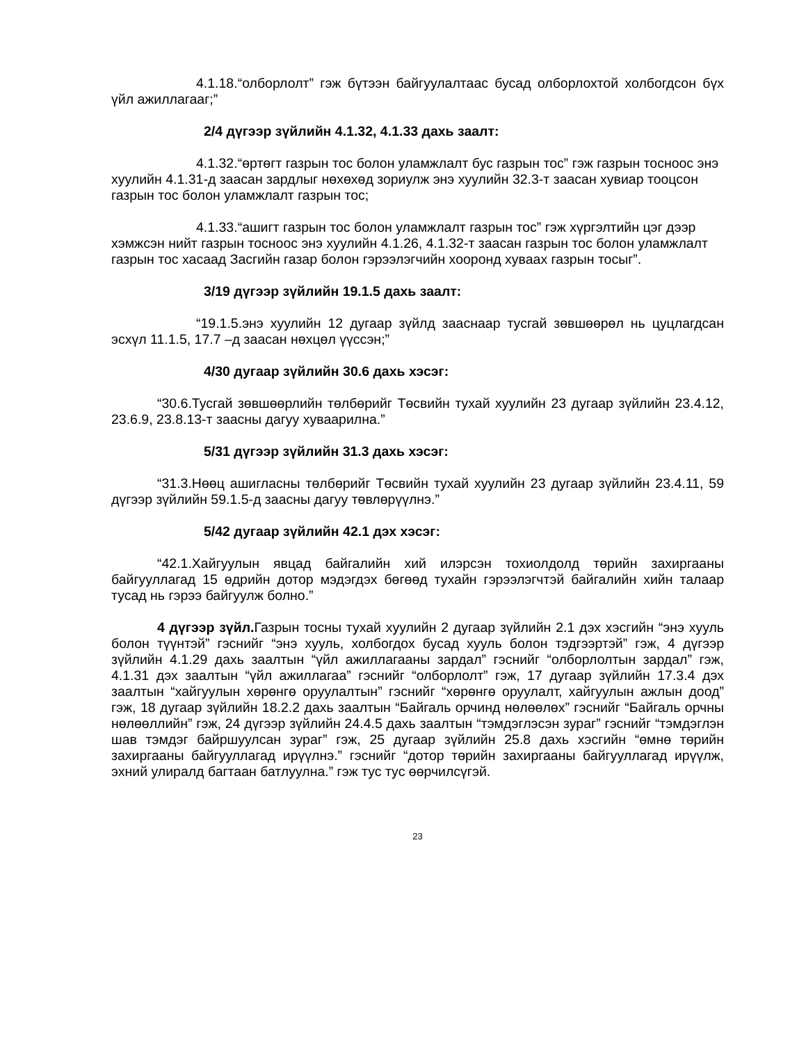4.1.18.“олборлолт” гэж бүтээн байгуулалтаас бусад олборлохтой холбогдсон бүх үйл ажиллагааг;”
2/4 дүгээр зүйлийн 4.1.32, 4.1.33 дахь заалт:
4.1.32.“өртөгт газрын тос болон уламжлалт бус газрын тос” гэж газрын тосноос энэ хуулийн 4.1.31-д заасан зардлыг нөхөхөд зориулж энэ хуулийн 32.3-т заасан хувиар тооцсон газрын тос болон уламжлалт газрын тос;
4.1.33.“ашигт газрын тос болон уламжлалт газрын тос” гэж хүргэлтийн цэг дээр хэмжсэн нийт газрын тосноос энэ хуулийн 4.1.26, 4.1.32-т заасан газрын тос болон уламжлалт газрын тос хасаад Засгийн газар болон гэрээлэгчийн хооронд хуваах газрын тосыг”.
3/19 дүгээр зүйлийн 19.1.5 дахь заалт:
“19.1.5.энэ хуулийн 12 дугаар зүйлд зааснаар тусгай зөвшөөрөл нь цуцлагдсан эсхүл 11.1.5, 17.7 –д заасан нөхцөл үүссэн;”
4/30 дугаар зүйлийн 30.6 дахь хэсэг:
“30.6.Тусгай зөвшөөрлийн төлбөрийг Төсвийн тухай хуулийн 23 дугаар зүйлийн 23.4.12, 23.6.9, 23.8.13-т заасны дагуу хуваарилна.”
5/31 дүгээр зүйлийн 31.3 дахь хэсэг:
“31.3.Нөөц ашигласны төлбөрийг Төсвийн тухай хуулийн 23 дугаар зүйлийн 23.4.11, 59 дүгээр зүйлийн 59.1.5-д заасны дагуу төвлөрүүлнэ.”
5/42 дугаар зүйлийн 42.1 дэх хэсэг:
“42.1.Хайгуулын явцад байгалийн хий илэрсэн тохиолдолд төрийн захиргааны байгууллагад 15 өдрийн дотор мэдэгдэх бөгөөд тухайн гэрээлэгчтэй байгалийн хийн талаар тусад нь гэрээ байгуулж болно.”
4 дүгээр зүйл. Газрын тосны тухай хуулийн 2 дугаар зүйлийн 2.1 дэх хэсгийн “энэ хууль болон түүнтэй” гэснийг “энэ хууль, холбогдох бусад хууль болон тэдгээртэй” гэж, 4 дүгээр зүйлийн 4.1.29 дахь заалтын “үйл ажиллагааны зардал” гэснийг “олборлолтын зардал” гэж, 4.1.31 дэх заалтын “үйл ажиллагаа” гэснийг “олборлолт” гэж, 17 дугаар зүйлийн 17.3.4 дэх заалтын “хайгуулын хөрөнгө оруулалтын” гэснийг “хөрөнгө оруулалт, хайгуулын ажлын доод” гэж, 18 дугаар зүйлийн 18.2.2 дахь заалтын “Байгаль орчинд нөлөөлөх” гэснийг “Байгаль орчны нөлөөллийн” гэж, 24 дүгээр зүйлийн 24.4.5 дахь заалтын “тэмдэглэсэн зураг” гэснийг “тэмдэглэн шав тэмдэг байршуулсан зураг” гэж, 25 дугаар зүйлийн 25.8 дахь хэсгийн “өмнө төрийн захиргааны байгууллагад ирүүлнэ.” гэснийг “дотор төрийн захиргааны байгууллагад ирүүлж, эхний улиралд багтаан батлуулна.” гэж тус тус өөрчилсүгэй.
23